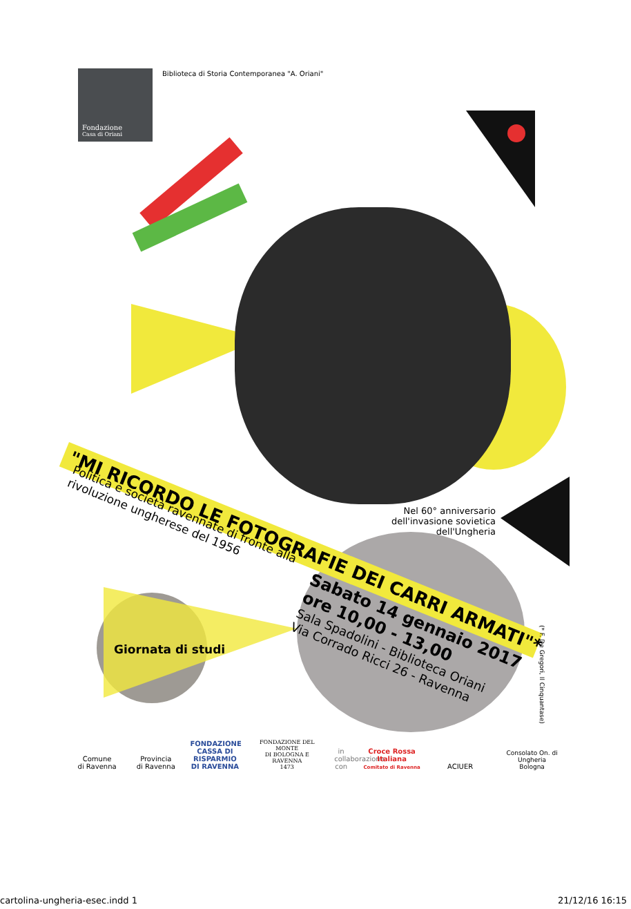Fondazione
Casa di Oriani
Biblioteca di Storia Contemporanea "A. Oriani"
"MI RICORDO LE FOTOGRAFIE DEI CARRI ARMATI"*
Politica e società ravennate di fronte alla rivoluzione ungherese del 1956
Nel 60° anniversario dell'invasione sovietica dell'Ungheria
Sabato 14 gennaio 2017
ore 10,00 - 13,00
Sala Spadolini - Biblioteca Oriani
Via Corrado Ricci 26 - Ravenna
(* F. De Gregori, Il Cinquantase)
Giornata di studi
Comune
di Ravenna
Provincia
di Ravenna
FONDAZIONE CASSA DI RISPARMIO DI RAVENNA
FONDAZIONE DEL MONTE
DI BOLOGNA E RAVENNA
1473
in collaborazione con
Croce Rossa Italiana
Comitato di Ravenna
ACIUER
Consolato On. di Ungheria
Bologna
cartolina-ungheria-esec.indd 1 21/12/16 16:15